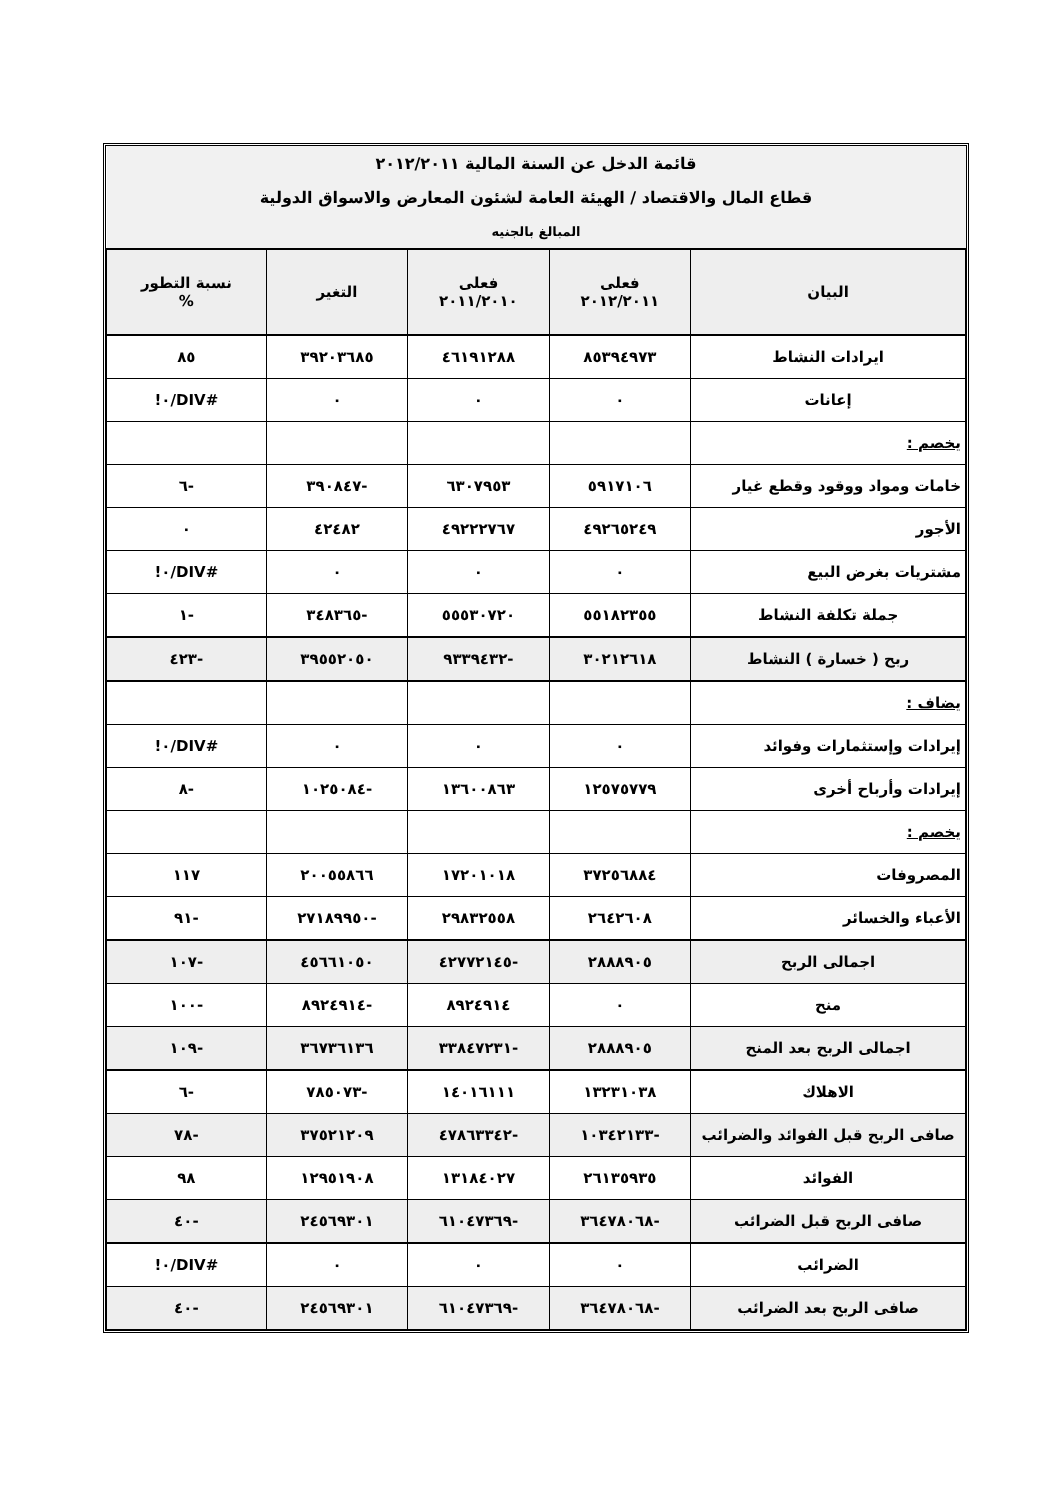| قائمة الدخل عن السنة المالية ٢٠١٢/٢٠١١ | | | | |
| قطاع المال والاقتصاد / الهيئة العامة لشئون المعارض والاسواق الدولية | | | | |
| المبالغ بالجنيه | | | | |
| البيان | فعلى ٢٠١٢/٢٠١١ | فعلى ٢٠١١/٢٠١٠ | التغير | نسبة التطور % |
| ايرادات النشاط | ٨٥٣٩٤٩٧٣ | ٤٦١٩١٢٨٨ | ٣٩٢٠٣٦٨٥ | ٨٥ |
| إعانات | ٠ | ٠ | ٠ | #DIV/٠! |
| يخصم : | | | | |
| خامات ومواد ووقود وقطع غيار | ٥٩١٧١٠٦ | ٦٣٠٧٩٥٣ | -٣٩٠٨٤٧ | -٦ |
| الأجور | ٤٩٢٦٥٢٤٩ | ٤٩٢٢٢٧٦٧ | ٤٢٤٨٢ | ٠ |
| مشتريات بغرض البيع | ٠ | ٠ | ٠ | #DIV/٠! |
| جملة تكلفة النشاط | ٥٥١٨٢٣٥٥ | ٥٥٥٣٠٧٢٠ | -٣٤٨٣٦٥ | -١ |
| ربح ( خسارة ) النشاط | ٣٠٢١٢٦١٨ | -٩٣٣٩٤٣٢ | ٣٩٥٥٢٠٥٠ | -٤٢٣ |
| يضاف : | | | | |
| إيرادات وإستثمارات وفوائد | ٠ | ٠ | ٠ | #DIV/٠! |
| إيرادات وأرباح أخرى | ١٢٥٧٥٧٧٩ | ١٣٦٠٠٨٦٣ | -١٠٢٥٠٨٤ | -٨ |
| يخصم : | | | | |
| المصروفات | ٣٧٢٥٦٨٨٤ | ١٧٢٠١٠١٨ | ٢٠٠٥٥٨٦٦ | ١١٧ |
| الأعباء والخسائر | ٢٦٤٢٦٠٨ | ٢٩٨٣٢٥٥٨ | -٢٧١٨٩٩٥٠ | -٩١ |
| اجمالى الربح | ٢٨٨٨٩٠٥ | -٤٢٧٧٢١٤٥ | ٤٥٦٦١٠٥٠ | -١٠٧ |
| منح | ٠ | ٨٩٢٤٩١٤ | -٨٩٢٤٩١٤ | -١٠٠ |
| اجمالى الربح بعد المنح | ٢٨٨٨٩٠٥ | -٣٣٨٤٧٢٣١ | ٣٦٧٣٦١٣٦ | -١٠٩ |
| الاهلاك | ١٣٢٣١٠٣٨ | ١٤٠١٦١١١ | -٧٨٥٠٧٣ | -٦ |
| صافى الربح قبل الفوائد والضرائب | -١٠٣٤٢١٣٣ | -٤٧٨٦٣٣٤٢ | ٣٧٥٢١٢٠٩ | -٧٨ |
| الفوائد | ٢٦١٣٥٩٣٥ | ١٣١٨٤٠٢٧ | ١٢٩٥١٩٠٨ | ٩٨ |
| صافى الربح قبل الضرائب | -٣٦٤٧٨٠٦٨ | -٦١٠٤٧٣٦٩ | ٢٤٥٦٩٣٠١ | -٤٠ |
| الضرائب | ٠ | ٠ | ٠ | #DIV/٠! |
| صافى الربح بعد الضرائب | -٣٦٤٧٨٠٦٨ | -٦١٠٤٧٣٦٩ | ٢٤٥٦٩٣٠١ | -٤٠ |